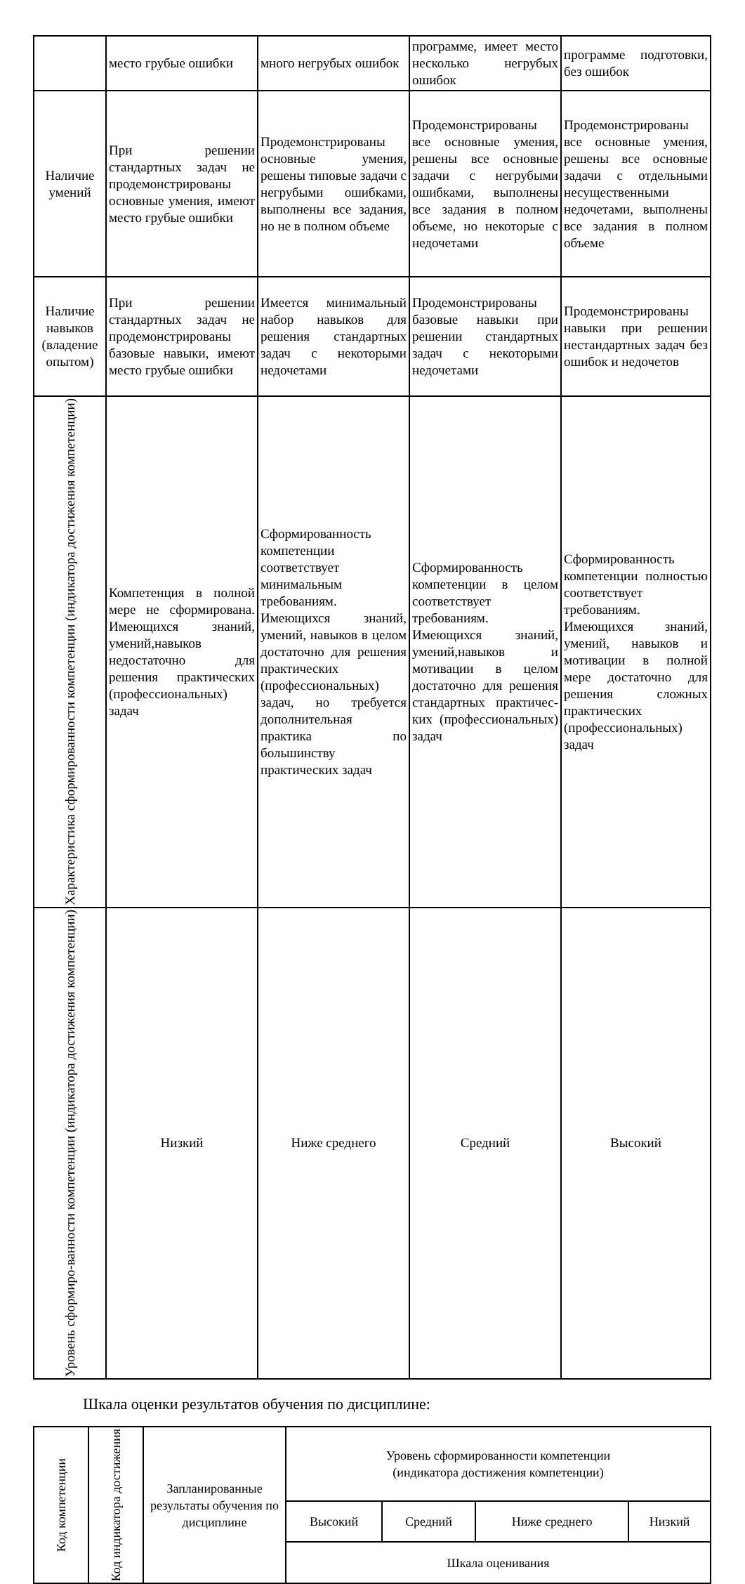| | место грубые ошибки | много негрубых ошибок | программе, имеет место несколько негрубых ошибок | программе подготовки, без ошибок |
| Наличие умений | При решении стандартных задач не продемонстрированы основные умения, имеют место грубые ошибки | Продемонстрированы основные умения, решены типовые задачи с негрубыми ошибками, выполнены все задания, но не в полном объеме | Продемонстрированы все основные умения, решены все основные задачи с негрубыми ошибками, выполнены все задания в полном объеме, но некоторые с недочетами | Продемонстрированы все основные умения, решены все основные задачи с отдельными несущественными недочетами, выполнены все задания в полном объеме |
| Наличие навыков (владение опытом) | При решении стандартных задач не продемонстрированы базовые навыки, имеют место грубые ошибки | Имеется минимальный набор навыков для решения стандартных задач с некоторыми недочетами | Продемонстрированы базовые навыки при решении стандартных задач с некоторыми недочетами | Продемонстрированы навыки при решении нестандартных задач без ошибок и недочетов |
| Характеристика сформированности компетенции (индикатора достижения компетенции) | Компетенция в полной мере не сформирована. Имеющихся знаний, умений,навыков недостаточно для решения практических (профессиональных) задач | Сформированность компетенции соответствует минимальным требованиям. Имеющихся знаний, умений, навыков в целом достаточно для решения практических (профессиональных) задач, но требуется дополнительная практика по большинству практических задач | Сформированность компетенции в целом соответствует требованиям. Имеющихся знаний, умений,навыков и мотивации в целом достаточно для решения стандартных практичес-ких (профессиональных) задач | Сформированность компетенции полностью соответствует требованиям. Имеющихся знаний, умений, навыков и мотивации в полной мере достаточно для решения сложных практических (профессиональных) задач |
| Уровень сформиро-ванности компетенции (индикатора достижения компетенции) | Низкий | Ниже среднего | Средний | Высокий |
Шкала оценки результатов обучения по дисциплине:
| Код компетенции | Код индикатора достижения | Запланированные результаты обучения по дисциплине | Уровень сформированности компетенции (индикатора достижения компетенции) | | | |
| --- | --- | --- | --- | --- | --- | --- |
| | | | Высокий | Средний | Ниже среднего | Низкий |
| | | | Шкала оценивания | | | |